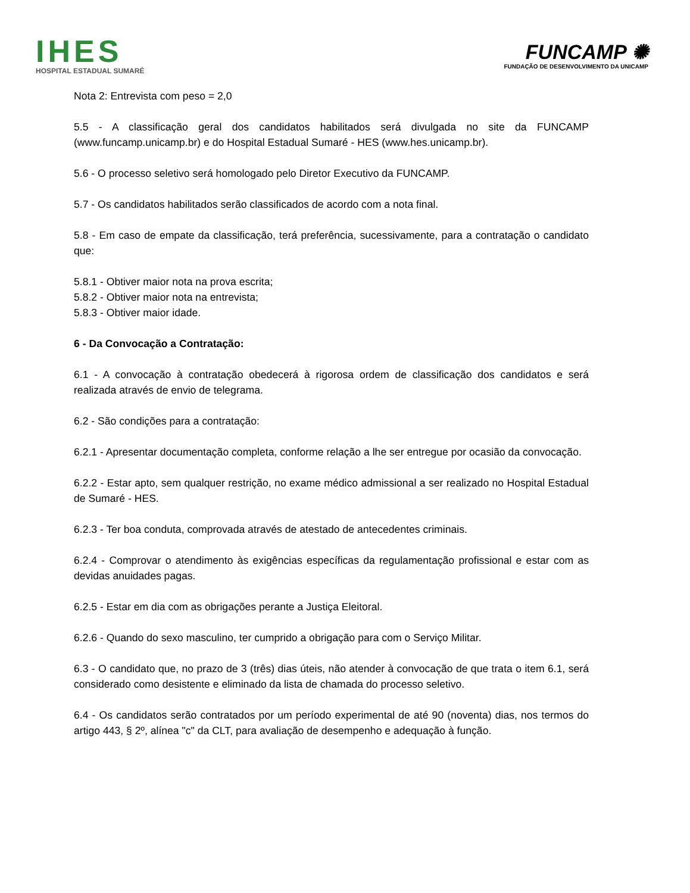IHES
HOSPITAL ESTADUAL SUMARÉ
FUNCAMP ✺
FUNDAÇÃO DE DESENVOLVIMENTO DA UNICAMP
Nota 2: Entrevista com peso = 2,0
5.5 - A classificação geral dos candidatos habilitados será divulgada no site da FUNCAMP (www.funcamp.unicamp.br) e do Hospital Estadual Sumaré - HES (www.hes.unicamp.br).
5.6 - O processo seletivo será homologado pelo Diretor Executivo da FUNCAMP.
5.7 - Os candidatos habilitados serão classificados de acordo com a nota final.
5.8 - Em caso de empate da classificação, terá preferência, sucessivamente, para a contratação o candidato que:
5.8.1 - Obtiver maior nota na prova escrita;
5.8.2 - Obtiver maior nota na entrevista;
5.8.3 - Obtiver maior idade.
6 - Da Convocação a Contratação:
6.1 - A convocação à contratação obedecerá à rigorosa ordem de classificação dos candidatos e será realizada através de envio de telegrama.
6.2 - São condições para a contratação:
6.2.1 - Apresentar documentação completa, conforme relação a lhe ser entregue por ocasião da convocação.
6.2.2 - Estar apto, sem qualquer restrição, no exame médico admissional a ser realizado no Hospital Estadual de Sumaré - HES.
6.2.3 - Ter boa conduta, comprovada através de atestado de antecedentes criminais.
6.2.4 - Comprovar o atendimento às exigências específicas da regulamentação profissional e estar com as devidas anuidades pagas.
6.2.5 - Estar em dia com as obrigações perante a Justiça Eleitoral.
6.2.6 - Quando do sexo masculino, ter cumprido a obrigação para com o Serviço Militar.
6.3 - O candidato que, no prazo de 3 (três) dias úteis, não atender à convocação de que trata o item 6.1, será considerado como desistente e eliminado da lista de chamada do processo seletivo.
6.4 - Os candidatos serão contratados por um período experimental de até 90 (noventa) dias, nos termos do artigo 443, § 2º, alínea "c" da CLT, para avaliação de desempenho e adequação à função.